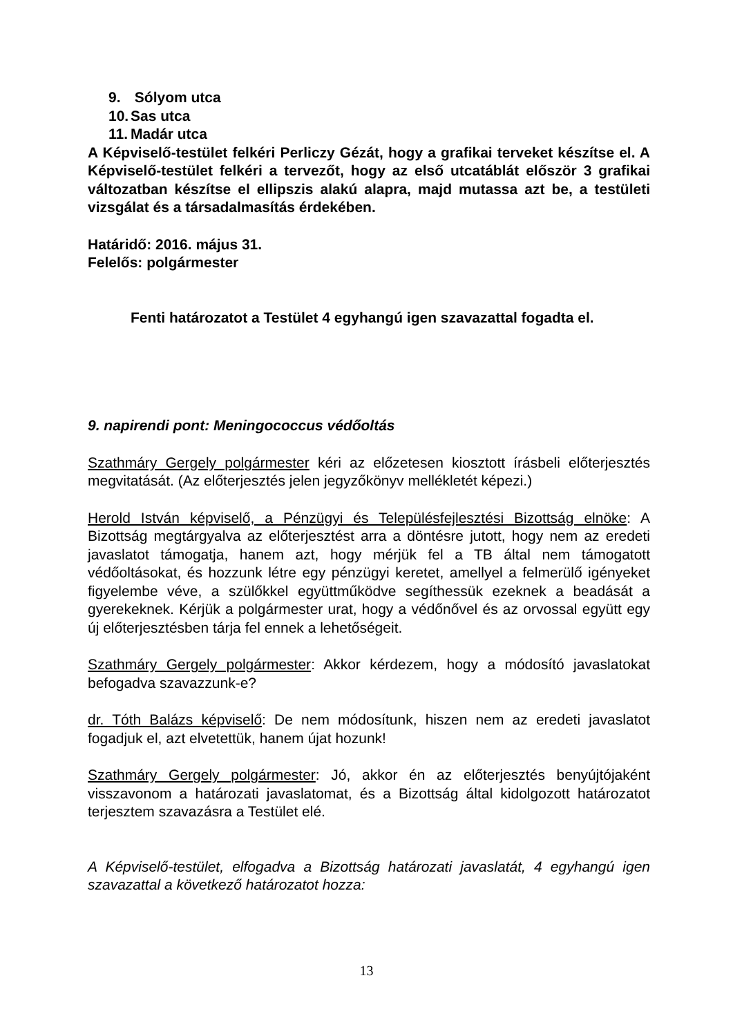9. Sólyom utca
10. Sas utca
11. Madár utca
A Képviselő-testület felkéri Perliczy Gézát, hogy a grafikai terveket készítse el. A Képviselő-testület felkéri a tervezőt, hogy az első utcatáblát először 3 grafikai változatban készítse el ellipszis alakú alapra, majd mutassa azt be, a testületi vizsgálat és a társadalmasítás érdekében.
Határidő: 2016. május 31.
Felelős: polgármester
Fenti határozatot a Testület 4 egyhangú igen szavazattal fogadta el.
9. napirendi pont: Meningococcus védőoltás
Szathmáry Gergely polgármester kéri az előzetesen kiosztott írásbeli előterjesztés megvitatását. (Az előterjesztés jelen jegyzőkönyv mellékletét képezi.)
Herold István képviselő, a Pénzügyi és Településfejlesztési Bizottság elnöke: A Bizottság megtárgyalva az előterjesztést arra a döntésre jutott, hogy nem az eredeti javaslatot támogatja, hanem azt, hogy mérjük fel a TB által nem támogatott védőoltásokat, és hozzunk létre egy pénzügyi keretet, amellyel a felmerülő igényeket figyelembe véve, a szülőkkel együttműködve segíthessük ezeknek a beadását a gyerekeknek. Kérjük a polgármester urat, hogy a védőnővel és az orvossal együtt egy új előterjesztésben tárja fel ennek a lehetőségeit.
Szathmáry Gergely polgármester: Akkor kérdezem, hogy a módosító javaslatokat befogadva szavazzunk-e?
dr. Tóth Balázs képviselő: De nem módosítunk, hiszen nem az eredeti javaslatot fogadjuk el, azt elvetettük, hanem újat hozunk!
Szathmáry Gergely polgármester: Jó, akkor én az előterjesztés benyújtójaként visszavonom a határozati javaslatomat, és a Bizottság által kidolgozott határozatot terjesztem szavazásra a Testület elé.
A Képviselő-testület, elfogadva a Bizottság határozati javaslatát, 4 egyhangú igen szavazattal a következő határozatot hozza:
13